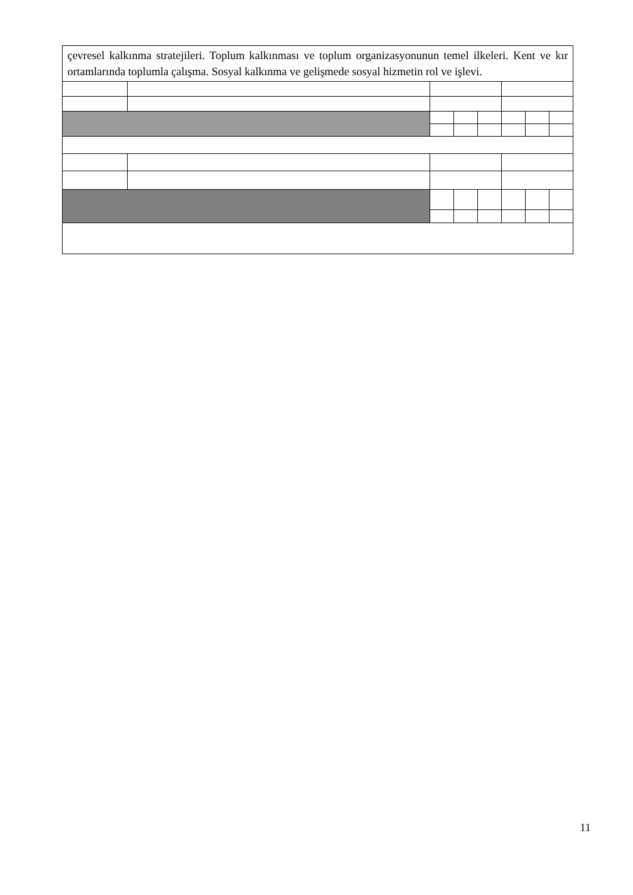| çevresel kalkınma stratejileri. Toplum kalkınması ve toplum organizasyonunun temel ilkeleri. Kent ve kır ortamlarında toplumla çalışma. Sosyal kalkınma ve gelişmede sosyal hizmetin rol ve işlevi. | | | | | | | |
11